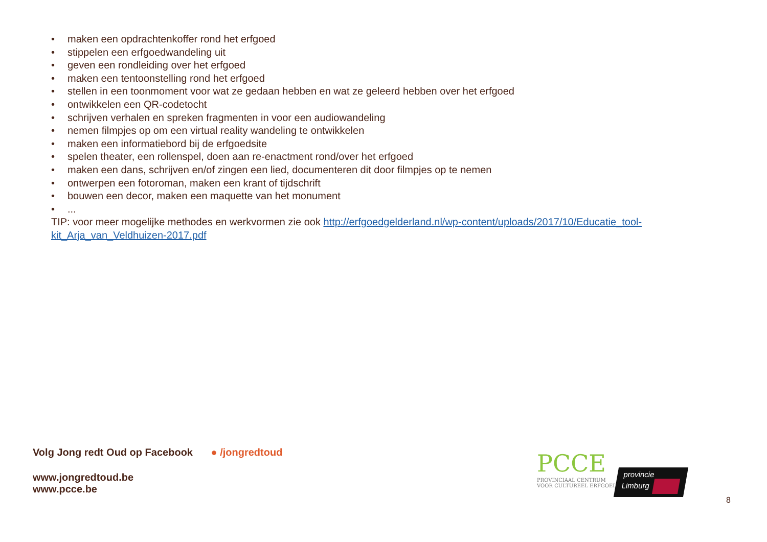• maken een opdrachtenkoffer rond het erfgoed
• stippelen een erfgoedwandeling uit
• geven een rondleiding over het erfgoed
• maken een tentoonstelling rond het erfgoed
• stellen in een toonmoment voor wat ze gedaan hebben en wat ze geleerd hebben over het erfgoed
• ontwikkelen een QR-codetocht
• schrijven verhalen en spreken fragmenten in voor een audiowandeling
• nemen filmpjes op om een virtual reality wandeling te ontwikkelen
• maken een informatiebord bij de erfgoedsite
• spelen theater, een rollenspel, doen aan re-enactment rond/over het erfgoed
• maken een dans, schrijven en/of zingen een lied, documenteren dit door filmpjes op te nemen
• ontwerpen een fotoroman, maken een krant of tijdschrift
• bouwen een decor, maken een maquette van het monument
•...
TIP: voor meer mogelijke methodes en werkvormen zie ook http://erfgoedgelderland.nl/wp-content/uploads/2017/10/Educatie_tool-kit_Arja_van_Veldhuizen-2017.pdf
Volg Jong redt Oud op Facebook ● /jongredtoud
www.jongredtoud.be
www.pcce.be
PCCE
PROVINCIAAL CENTRUM
VOOR CULTUREEL ERFGOED
provincie
Limburg
8